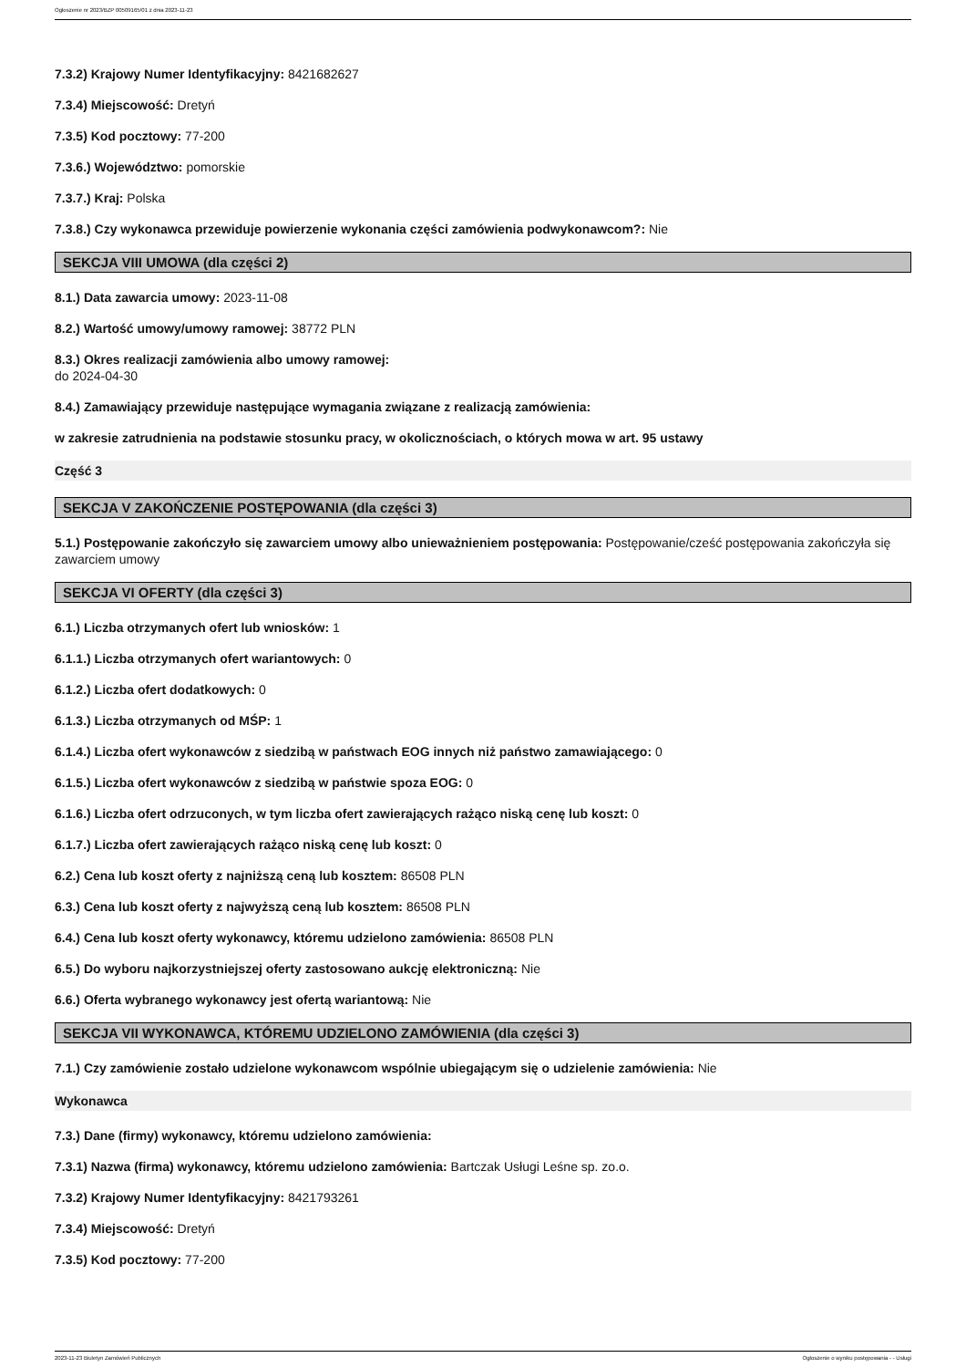Ogłoszenie nr 2023/BZP 00509165/01 z dnia 2023-11-23
7.3.2) Krajowy Numer Identyfikacyjny: 8421682627
7.3.4) Miejscowość: Dretyń
7.3.5) Kod pocztowy: 77-200
7.3.6.) Województwo: pomorskie
7.3.7.) Kraj: Polska
7.3.8.) Czy wykonawca przewiduje powierzenie wykonania części zamówienia podwykonawcom?: Nie
SEKCJA VIII UMOWA (dla części 2)
8.1.) Data zawarcia umowy: 2023-11-08
8.2.) Wartość umowy/umowy ramowej: 38772 PLN
8.3.) Okres realizacji zamówienia albo umowy ramowej:
do 2024-04-30
8.4.) Zamawiający przewiduje następujące wymagania związane z realizacją zamówienia:
w zakresie zatrudnienia na podstawie stosunku pracy, w okolicznościach, o których mowa w art. 95 ustawy
Część 3
SEKCJA V ZAKOŃCZENIE POSTĘPOWANIA (dla części 3)
5.1.) Postępowanie zakończyło się zawarciem umowy albo unieważnieniem postępowania: Postępowanie/cześć postępowania zakończyła się zawarciem umowy
SEKCJA VI OFERTY (dla części 3)
6.1.) Liczba otrzymanych ofert lub wniosków: 1
6.1.1.) Liczba otrzymanych ofert wariantowych: 0
6.1.2.) Liczba ofert dodatkowych: 0
6.1.3.) Liczba otrzymanych od MŚP: 1
6.1.4.) Liczba ofert wykonawców z siedzibą w państwach EOG innych niż państwo zamawiającego: 0
6.1.5.) Liczba ofert wykonawców z siedzibą w państwie spoza EOG: 0
6.1.6.) Liczba ofert odrzuconych, w tym liczba ofert zawierających rażąco niską cenę lub koszt: 0
6.1.7.) Liczba ofert zawierających rażąco niską cenę lub koszt: 0
6.2.) Cena lub koszt oferty z najniższą ceną lub kosztem: 86508 PLN
6.3.) Cena lub koszt oferty z najwyższą ceną lub kosztem: 86508 PLN
6.4.) Cena lub koszt oferty wykonawcy, któremu udzielono zamówienia: 86508 PLN
6.5.) Do wyboru najkorzystniejszej oferty zastosowano aukcję elektroniczną: Nie
6.6.) Oferta wybranego wykonawcy jest ofertą wariantową: Nie
SEKCJA VII WYKONAWCA, KTÓREMU UDZIELONO ZAMÓWIENIA (dla części 3)
7.1.) Czy zamówienie zostało udzielone wykonawcom wspólnie ubiegającym się o udzielenie zamówienia: Nie
Wykonawca
7.3.) Dane (firmy) wykonawcy, któremu udzielono zamówienia:
7.3.1) Nazwa (firma) wykonawcy, któremu udzielono zamówienia: Bartczak Usługi Leśne sp. zo.o.
7.3.2) Krajowy Numer Identyfikacyjny: 8421793261
7.3.4) Miejscowość: Dretyń
7.3.5) Kod pocztowy: 77-200
2023-11-23 Biuletyn Zamówień Publicznych Ogłoszenie o wyniku postępowania - - Usługi